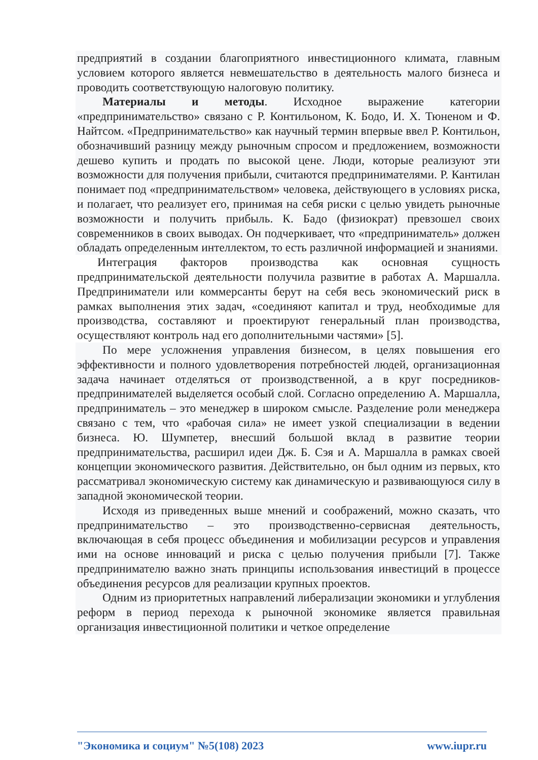предприятий в создании благоприятного инвестиционного климата, главным условием которого является невмешательство в деятельность малого бизнеса и проводить соответствующую налоговую политику.
Материалы и методы. Исходное выражение категории «предпринимательство» связано с Р. Контильоном, К. Бодо, И. Х. Тюненом и Ф. Найтсом. «Предпринимательство» как научный термин впервые ввел Р. Контильон, обозначивший разницу между рыночным спросом и предложением, возможности дешево купить и продать по высокой цене. Люди, которые реализуют эти возможности для получения прибыли, считаются предпринимателями. Р. Кантилан понимает под «предпринимательством» человека, действующего в условиях риска, и полагает, что реализует его, принимая на себя риски с целью увидеть рыночные возможности и получить прибыль. К. Бадо (физиократ) превзошел своих современников в своих выводах. Он подчеркивает, что «предприниматель» должен обладать определенным интеллектом, то есть различной информацией и знаниями.
Интеграция факторов производства как основная сущность предпринимательской деятельности получила развитие в работах А. Маршалла. Предприниматели или коммерсанты берут на себя весь экономический риск в рамках выполнения этих задач, «соединяют капитал и труд, необходимые для производства, составляют и проектируют генеральный план производства, осуществляют контроль над его дополнительными частями» [5].
По мере усложнения управления бизнесом, в целях повышения его эффективности и полного удовлетворения потребностей людей, организационная задача начинает отделяться от производственной, а в круг посредников-предпринимателей выделяется особый слой. Согласно определению А. Маршалла, предприниматель – это менеджер в широком смысле. Разделение роли менеджера связано с тем, что «рабочая сила» не имеет узкой специализации в ведении бизнеса. Ю. Шумпетер, внесший большой вклад в развитие теории предпринимательства, расширил идеи Дж. Б. Сэя и А. Маршалла в рамках своей концепции экономического развития. Действительно, он был одним из первых, кто рассматривал экономическую систему как динамическую и развивающуюся силу в западной экономической теории.
Исходя из приведенных выше мнений и соображений, можно сказать, что предпринимательство – это производственно-сервисная деятельность, включающая в себя процесс объединения и мобилизации ресурсов и управления ими на основе инноваций и риска с целью получения прибыли [7]. Также предпринимателю важно знать принципы использования инвестиций в процессе объединения ресурсов для реализации крупных проектов.
Одним из приоритетных направлений либерализации экономики и углубления реформ в период перехода к рыночной экономике является правильная организация инвестиционной политики и четкое определение
"Экономика и социум" №5(108) 2023 www.iupr.ru